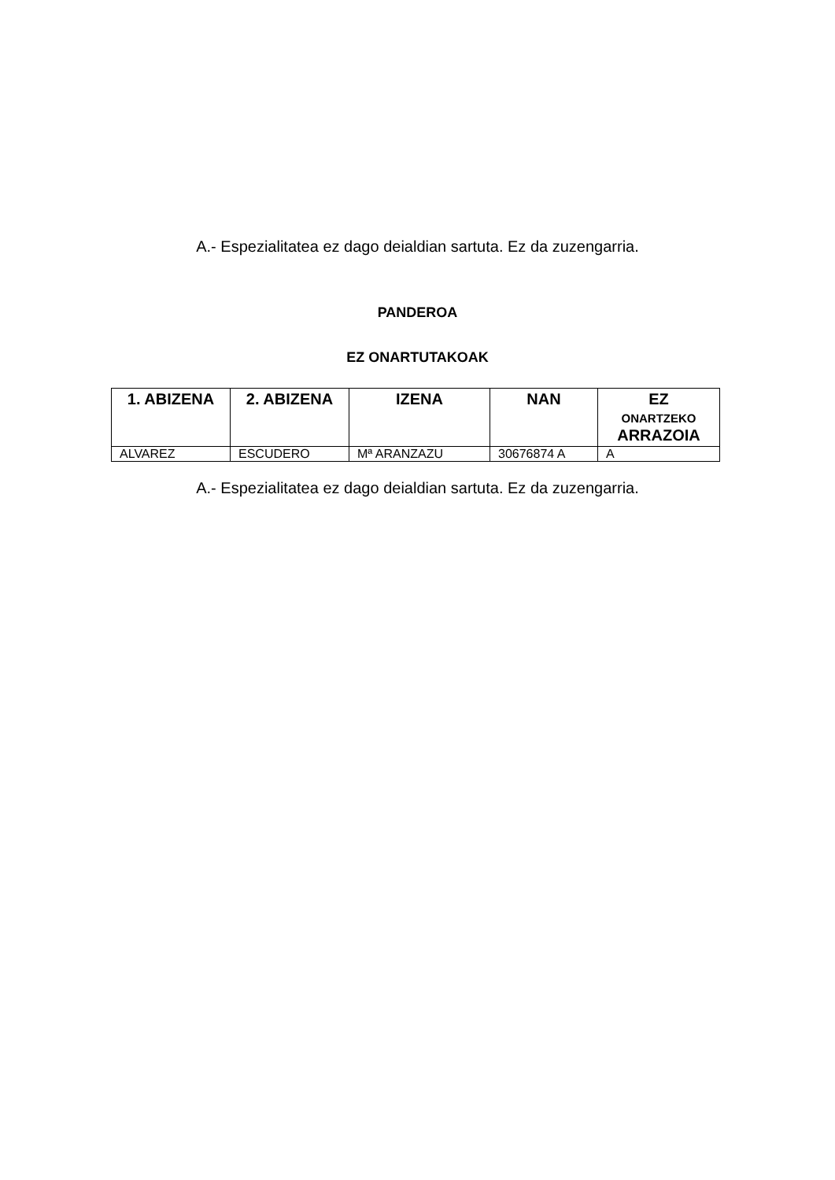A.- Espezialitatea ez dago deialdian sartuta. Ez da zuzengarria.
PANDEROA
EZ ONARTUTAKOAK
| 1. ABIZENA | 2. ABIZENA | IZENA | NAN | EZ ONARTZEKO ARRAZOIA |
| --- | --- | --- | --- | --- |
| ALVAREZ | ESCUDERO | Mª ARANZAZU | 30676874 A | A |
A.- Espezialitatea ez dago deialdian sartuta. Ez da zuzengarria.